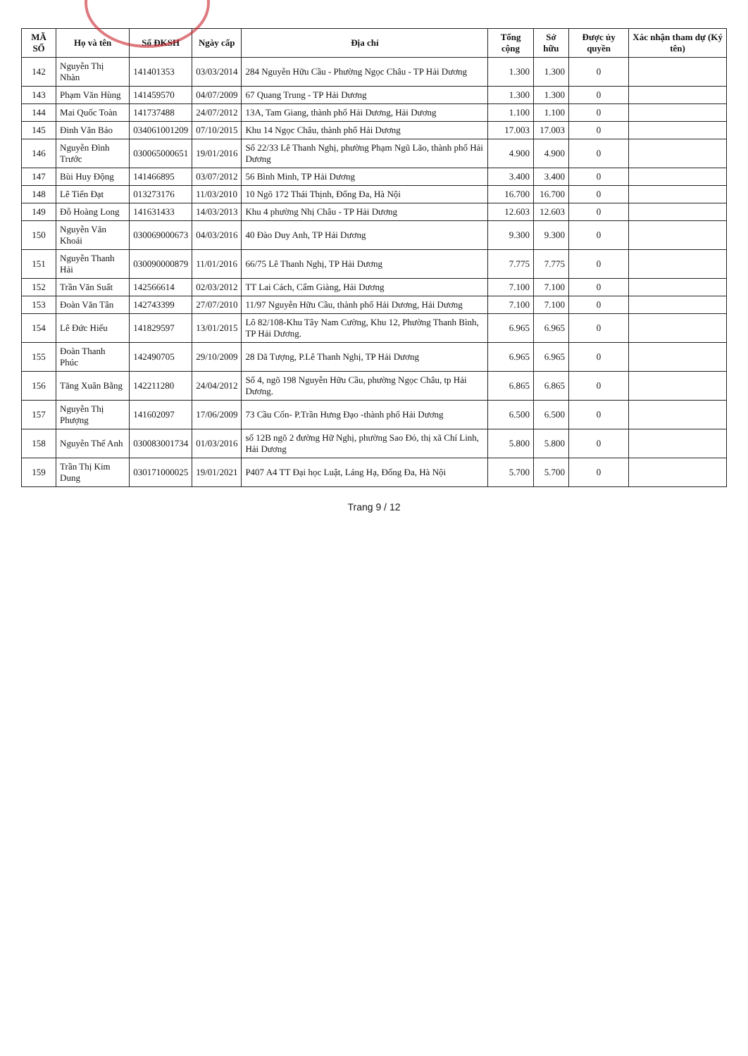| MÃ SỐ | Họ và tên | Số ĐKSH | Ngày cấp | Địa chỉ | Tổng cộng | Sở hữu | Được ủy quyền | Xác nhận tham dự (Ký tên) |
| --- | --- | --- | --- | --- | --- | --- | --- | --- |
| 142 | Nguyễn Thị Nhàn | 141401353 | 03/03/2014 | 284 Nguyễn Hữu Cầu - Phường Ngọc Châu - TP Hải Dương | 1.300 | 1.300 | 0 | |
| 143 | Phạm Văn Hùng | 141459570 | 04/07/2009 | 67 Quang Trung - TP Hải Dương | 1.300 | 1.300 | 0 | |
| 144 | Mai Quốc Toàn | 141737488 | 24/07/2012 | 13A, Tam Giang, thành phố Hải Dương, Hải Dương | 1.100 | 1.100 | 0 | |
| 145 | Đinh Văn Bảo | 034061001209 | 07/10/2015 | Khu 14 Ngọc Châu, thành phố Hải Dương | 17.003 | 17.003 | 0 | |
| 146 | Nguyễn Đình Trước | 030065000651 | 19/01/2016 | Số 22/33 Lê Thanh Nghị, phường Phạm Ngũ Lão, thành phố Hải Dương | 4.900 | 4.900 | 0 | |
| 147 | Bùi Huy Động | 141466895 | 03/07/2012 | 56 Bình Minh, TP Hải Dương | 3.400 | 3.400 | 0 | |
| 148 | Lê Tiến Đạt | 013273176 | 11/03/2010 | 10 Ngõ 172 Thái Thịnh, Đống Đa, Hà Nội | 16.700 | 16.700 | 0 | |
| 149 | Đỗ Hoàng Long | 141631433 | 14/03/2013 | Khu 4 phường Nhị Châu - TP Hải Dương | 12.603 | 12.603 | 0 | |
| 150 | Nguyễn Văn Khoái | 030069000673 | 04/03/2016 | 40 Đào Duy Anh, TP Hải Dương | 9.300 | 9.300 | 0 | |
| 151 | Nguyễn Thanh Hải | 030090000879 | 11/01/2016 | 66/75 Lê Thanh Nghị, TP Hải Dương | 7.775 | 7.775 | 0 | |
| 152 | Trần Văn Suất | 142566614 | 02/03/2012 | TT Lai Cách, Cẩm Giàng, Hải Dương | 7.100 | 7.100 | 0 | |
| 153 | Đoàn Văn Tân | 142743399 | 27/07/2010 | 11/97 Nguyễn Hữu Cầu, thành phố Hải Dương, Hải Dương | 7.100 | 7.100 | 0 | |
| 154 | Lê Đức Hiếu | 141829597 | 13/01/2015 | Lô 82/108-Khu Tây Nam Cường, Khu 12, Phường Thanh Bình, TP Hải Dương. | 6.965 | 6.965 | 0 | |
| 155 | Đoàn Thanh Phúc | 142490705 | 29/10/2009 | 28 Dã Tượng, P.Lê Thanh Nghị, TP Hải Dương | 6.965 | 6.965 | 0 | |
| 156 | Tăng Xuân Bằng | 142211280 | 24/04/2012 | Số 4, ngõ 198 Nguyễn Hữu Cầu, phường Ngọc Châu, tp Hải Dương. | 6.865 | 6.865 | 0 | |
| 157 | Nguyễn Thị Phượng | 141602097 | 17/06/2009 | 73 Cầu Cốn- P.Trần Hưng Đạo -thành phố Hải Dương | 6.500 | 6.500 | 0 | |
| 158 | Nguyễn Thế Anh | 030083001734 | 01/03/2016 | số 12B ngõ 2 đường Hữ Nghị, phường Sao Đỏ, thị xã Chí Linh, Hải Dương | 5.800 | 5.800 | 0 | |
| 159 | Trần Thị Kim Dung | 030171000025 | 19/01/2021 | P407 A4 TT Đại học Luật, Láng Hạ, Đống Đa, Hà Nội | 5.700 | 5.700 | 0 | |
Trang 9 / 12